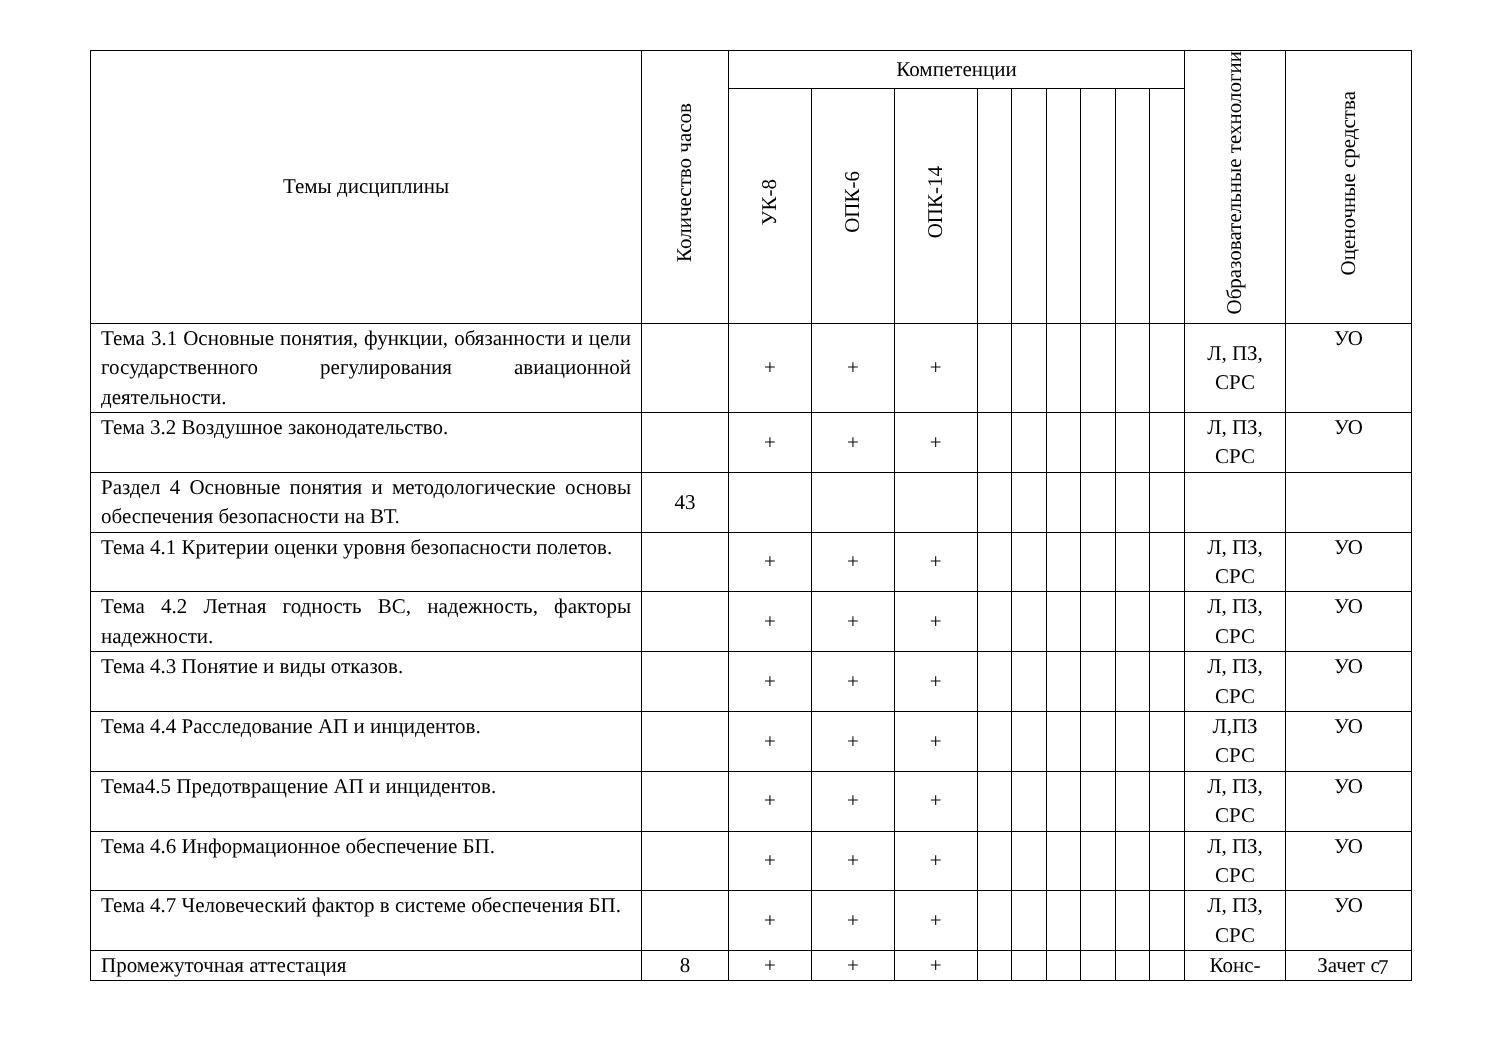| Темы дисциплины | Количество часов | Компетенции | | | | | | | | | Образовательные технологии | Оценочные средства |
| --- | --- | --- | --- | --- | --- | --- | --- | --- | --- | --- | --- | --- |
| | | УК-8 | ОПК-6 | ОПК-14 | | | | | | | | |
| Тема 3.1 Основные понятия, функции, обязанности и цели государственного регулирования авиационной деятельности. | | + | + | + | | | | | | | Л, ПЗ, СРС | УО |
| Тема 3.2 Воздушное законодательство. | | + | + | + | | | | | | | Л, ПЗ, СРС | УО |
| Раздел 4 Основные понятия и методологические основы обеспечения безопасности на ВТ. | 43 | | | | | | | | | | | |
| Тема 4.1 Критерии оценки уровня безопасности полетов. | | + | + | + | | | | | | | Л, ПЗ, СРС | УО |
| Тема 4.2 Летная годность ВС, надежность, факторы надежности. | | + | + | + | | | | | | | Л, ПЗ, СРС | УО |
| Тема 4.3 Понятие и виды отказов. | | + | + | + | | | | | | | Л, ПЗ, СРС | УО |
| Тема 4.4 Расследование АП и инцидентов. | | + | + | + | | | | | | | Л,ПЗ СРС | УО |
| Тема4.5 Предотвращение АП и инцидентов. | | + | + | + | | | | | | | Л, ПЗ, СРС | УО |
| Тема 4.6 Информационное обеспечение БП. | | + | + | + | | | | | | | Л, ПЗ, СРС | УО |
| Тема 4.7 Человеческий фактор в системе обеспечения БП. | | + | + | + | | | | | | | Л, ПЗ, СРС | УО |
| Промежуточная аттестация | 8 | + | + | + | | | | | | | Конс- | Зачет с |
7